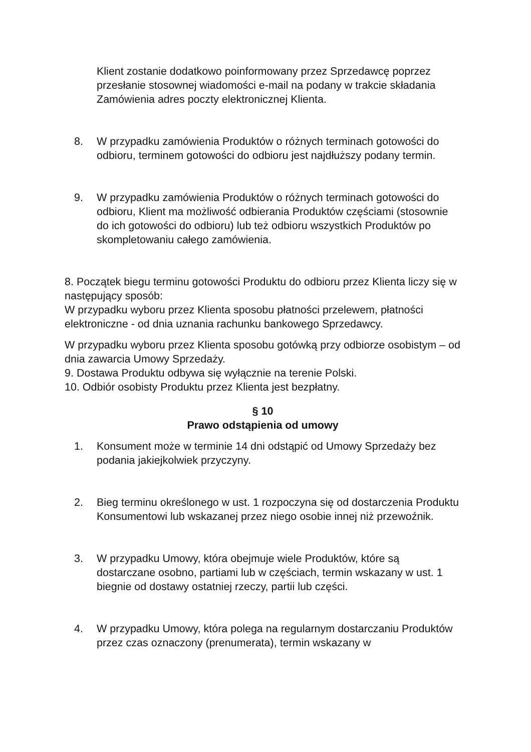Klient zostanie dodatkowo poinformowany przez Sprzedawcę poprzez przesłanie stosownej wiadomości e-mail na podany w trakcie składania Zamówienia adres poczty elektronicznej Klienta.
8. W przypadku zamówienia Produktów o różnych terminach gotowości do odbioru, terminem gotowości do odbioru jest najdłuższy podany termin.
9. W przypadku zamówienia Produktów o różnych terminach gotowości do odbioru, Klient ma możliwość odbierania Produktów częściami (stosownie do ich gotowości do odbioru) lub też odbioru wszystkich Produktów po skompletowaniu całego zamówienia.
8. Początek biegu terminu gotowości Produktu do odbioru przez Klienta liczy się w następujący sposób:
W przypadku wyboru przez Klienta sposobu płatności przelewem, płatności elektroniczne - od dnia uznania rachunku bankowego Sprzedawcy.
W przypadku wyboru przez Klienta sposobu gotówką przy odbiorze osobistym – od dnia zawarcia Umowy Sprzedaży.
9. Dostawa Produktu odbywa się wyłącznie na terenie Polski.
10. Odbiór osobisty Produktu przez Klienta jest bezpłatny.
§ 10
Prawo odstąpienia od umowy
1. Konsument może w terminie 14 dni odstąpić od Umowy Sprzedaży bez podania jakiejkolwiek przyczyny.
2. Bieg terminu określonego w ust. 1 rozpoczyna się od dostarczenia Produktu Konsumentowi lub wskazanej przez niego osobie innej niż przewoźnik.
3. W przypadku Umowy, która obejmuje wiele Produktów, które są dostarczane osobno, partiami lub w częściach, termin wskazany w ust. 1 biegnie od dostawy ostatniej rzeczy, partii lub części.
4. W przypadku Umowy, która polega na regularnym dostarczaniu Produktów przez czas oznaczony (prenumerata), termin wskazany w